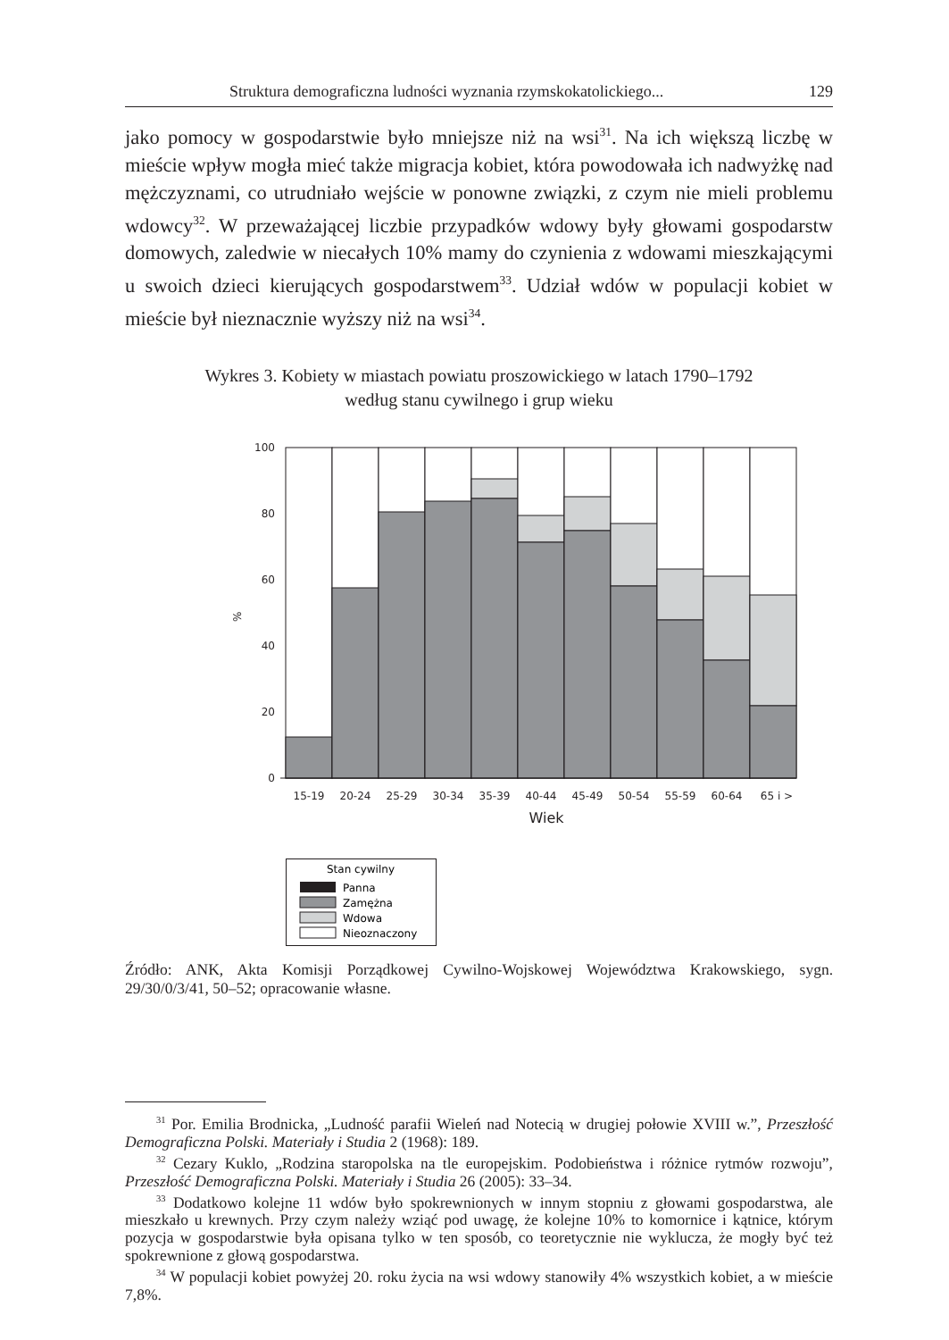Struktura demograficzna ludności wyznania rzymskokatolickiego... 129
jako pomocy w gospodarstwie było mniejsze niż na wsi<sup>31</sup>. Na ich większą liczbę w mieście wpływ mogła mieć także migracja kobiet, która powodowała ich nadwyżkę nad mężczyznami, co utrudniało wejście w ponowne związki, z czym nie mieli problemu wdowcy<sup>32</sup>. W przeważającej liczbie przypadków wdowy były głowami gospodarstw domowych, zaledwie w niecałych 10% mamy do czynienia z wdowami mieszkającymi u swoich dzieci kierujących gospodarstwem<sup>33</sup>. Udział wdów w populacji kobiet w mieście był nieznacznie wyższy niż na wsi<sup>34</sup>.
Wykres 3. Kobiety w miastach powiatu proszowickiego w latach 1790–1792
według stanu cywilnego i grup wieku
100
80
60
40
20
0
%
15-19
20-24
25-29
30-34
35-39
40-44
45-49
50-54
55-59
60-64
65 i >
Wiek
Stan cywilny
Panna
Zamężna
Wdowa
Nieoznaczony
Źródło: ANK, Akta Komisji Porządkowej Cywilno-Wojskowej Województwa Krakowskiego, sygn. 29/30/0/3/41, 50–52; opracowanie własne.
<sup>31</sup> Por. Emilia Brodnicka, „Ludność parafii Wieleń nad Notecią w drugiej połowie XVIII w.”, Przeszłość Demograficzna Polski. Materiały i Studia 2 (1968): 189.
<sup>32</sup> Cezary Kuklo, „Rodzina staropolska na tle europejskim. Podobieństwa i różnice rytmów rozwoju”, Przeszłość Demograficzna Polski. Materiały i Studia 26 (2005): 33–34.
<sup>33</sup> Dodatkowo kolejne 11 wdów było spokrewnionych w innym stopniu z głowami gospodarstwa, ale mieszkało u krewnych. Przy czym należy wziąć pod uwagę, że kolejne 10% to komornice i kątnice, którym pozycja w gospodarstwie była opisana tylko w ten sposób, co teoretycznie nie wyklucza, że mogły być też spokrewnione z głową gospodarstwa.
<sup>34</sup> W populacji kobiet powyżej 20. roku życia na wsi wdowy stanowiły 4% wszystkich kobiet, a w mieście 7,8%.